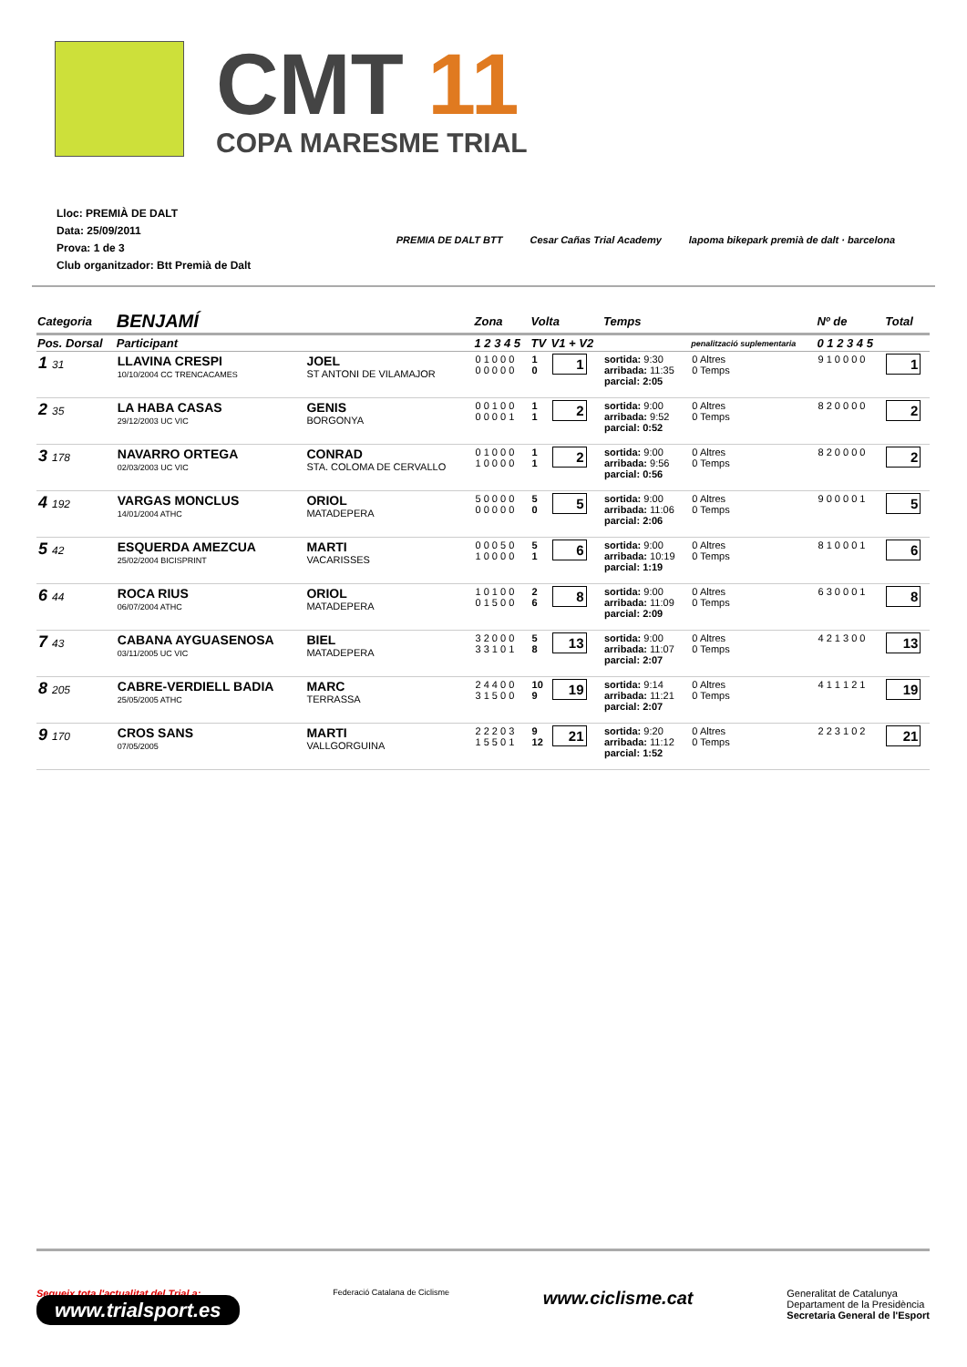CMT 11
COPA MARESME TRIAL
Lloc: PREMIÀ DE DALT
Data: 25/09/2011
Prova: 1 de 3
Club organitzador: Btt Premià de Dalt
PREMIA DE DALT BTT Cesar Cañas Trial Academy lapoma bikepark premià de dalt · barcelona
| Categoria | BENJAMÍ | | Zona | Volta | | Temps | | Nº de | Total |
| --- | --- | --- | --- | --- | --- | --- | --- | --- | --- |
| Pos. Dorsal | Participant | | 1 2 3 4 5 | TV | V1 + V2 | | penalització suplementaria | 0 1 2 3 4 5 | |
| 1 31 | LLAVINA CRESPI 10/10/2004 CC TRENCACAMES | JOEL ST ANTONI DE VILAMAJOR | 0 1 0 0 0 0 0 0 0 0 | 1 0 | 1 | sortida: 9:30 arribada: 11:35 parcial: 2:05 | 0 Altres 0 Temps | 9 1 0 0 0 0 | 1 |
| 2 35 | LA HABA CASAS 29/12/2003 UC VIC | GENIS BORGONYA | 0 0 1 0 0 0 0 0 0 1 | 1 1 | 2 | sortida: 9:00 arribada: 9:52 parcial: 0:52 | 0 Altres 0 Temps | 8 2 0 0 0 0 | 2 |
| 3 178 | NAVARRO ORTEGA 02/03/2003 UC VIC | CONRAD STA. COLOMA DE CERVALLO | 0 1 0 0 0 1 0 0 0 0 | 1 1 | 2 | sortida: 9:00 arribada: 9:56 parcial: 0:56 | 0 Altres 0 Temps | 8 2 0 0 0 0 | 2 |
| 4 192 | VARGAS MONCLUS 14/01/2004 ATHC | ORIOL MATADEPERA | 5 0 0 0 0 0 0 0 0 0 | 5 0 | 5 | sortida: 9:00 arribada: 11:06 parcial: 2:06 | 0 Altres 0 Temps | 9 0 0 0 0 1 | 5 |
| 5 42 | ESQUERDA AMEZCUA 25/02/2004 BICISPRINT | MARTI VACARISSES | 0 0 0 5 0 1 0 0 0 0 | 5 1 | 6 | sortida: 9:00 arribada: 10:19 parcial: 1:19 | 0 Altres 0 Temps | 8 1 0 0 0 1 | 6 |
| 6 44 | ROCA RIUS 06/07/2004 ATHC | ORIOL MATADEPERA | 1 0 1 0 0 0 1 5 0 0 | 2 6 | 8 | sortida: 9:00 arribada: 11:09 parcial: 2:09 | 0 Altres 0 Temps | 6 3 0 0 0 1 | 8 |
| 7 43 | CABANA AYGUASENOSA 03/11/2005 UC VIC | BIEL MATADEPERA | 3 2 0 0 0 3 3 1 0 1 | 5 8 | 13 | sortida: 9:00 arribada: 11:07 parcial: 2:07 | 0 Altres 0 Temps | 4 2 1 3 0 0 | 13 |
| 8 205 | CABRE-VERDIELL BADIA 25/05/2005 ATHC | MARC TERRASSA | 2 4 4 0 0 3 1 5 0 0 | 10 9 | 19 | sortida: 9:14 arribada: 11:21 parcial: 2:07 | 0 Altres 0 Temps | 4 1 1 1 2 1 | 19 |
| 9 170 | CROS SANS 07/05/2005 | MARTI VALLGORGUINA | 2 2 2 0 3 1 5 5 0 1 | 9 12 | 21 | sortida: 9:20 arribada: 11:12 parcial: 1:52 | 0 Altres 0 Temps | 2 2 3 1 0 2 | 21 |
Segueix tota l'actualitat del Trial a:
www.trialsport.es
Federació Catalana de Ciclisme
www.ciclisme.cat
Generalitat de Catalunya
Departament de la Presidència
Secretaria General de l'Esport